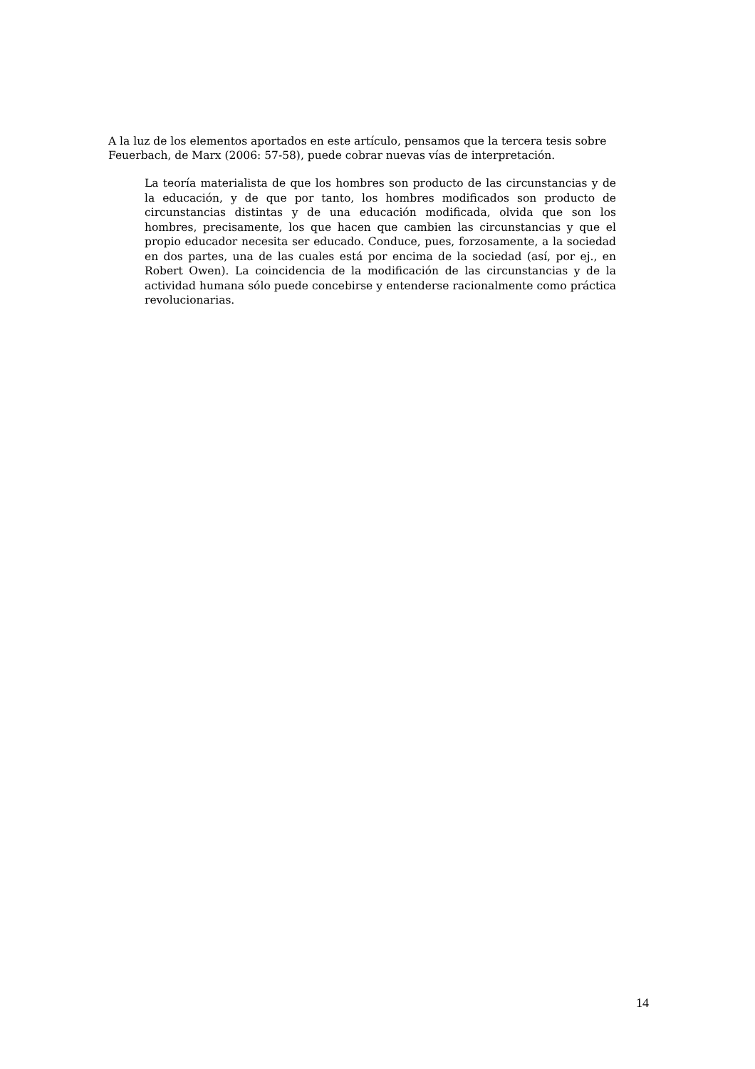A la luz de los elementos aportados en este artículo, pensamos que la tercera tesis sobre Feuerbach, de Marx (2006: 57-58), puede cobrar nuevas vías de interpretación.
La teoría materialista de que los hombres son producto de las circunstancias y de la educación, y de que por tanto, los hombres modificados son producto de circunstancias distintas y de una educación modificada, olvida que son los hombres, precisamente, los que hacen que cambien las circunstancias y que el propio educador necesita ser educado. Conduce, pues, forzosamente, a la sociedad en dos partes, una de las cuales está por encima de la sociedad (así, por ej., en Robert Owen). La coincidencia de la modificación de las circunstancias y de la actividad humana sólo puede concebirse y entenderse racionalmente como práctica revolucionarias.
14